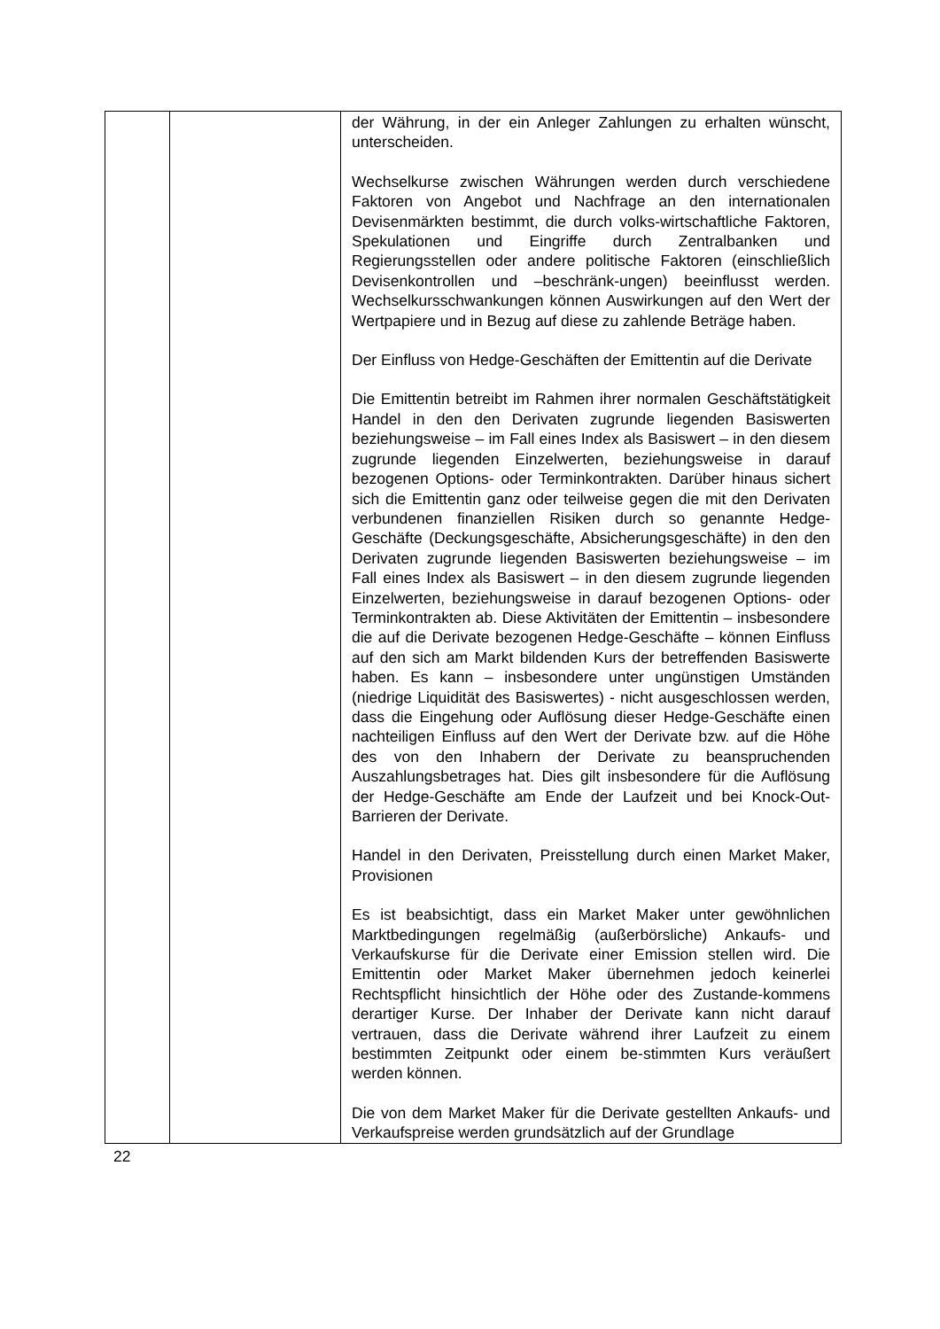| | | der Währung, in der ein Anleger Zahlungen zu erhalten wünscht, unterscheiden. Wechselkurse zwischen Währungen werden durch verschiedene Faktoren von Angebot und Nachfrage an den internationalen Devisenmärkten bestimmt, die durch volks-wirtschaftliche Faktoren, Spekulationen und Eingriffe durch Zentralbanken und Regierungsstellen oder andere politische Faktoren (einschließlich Devisenkontrollen und –beschränk-ungen) beeinflusst werden. Wechselkursschwankungen können Auswirkungen auf den Wert der Wertpapiere und in Bezug auf diese zu zahlende Beträge haben. Der Einfluss von Hedge-Geschäften der Emittentin auf die Derivate Die Emittentin betreibt im Rahmen ihrer normalen Geschäftstätigkeit Handel in den den Derivaten zugrunde liegenden Basiswerten beziehungsweise – im Fall eines Index als Basiswert – in den diesem zugrunde liegenden Einzelwerten, beziehungsweise in darauf bezogenen Options- oder Terminkontrakten. Darüber hinaus sichert sich die Emittentin ganz oder teilweise gegen die mit den Derivaten verbundenen finanziellen Risiken durch so genannte Hedge-Geschäfte (Deckungsgeschäfte, Absicherungsgeschäfte) in den den Derivaten zugrunde liegenden Basiswerten beziehungsweise – im Fall eines Index als Basiswert – in den diesem zugrunde liegenden Einzelwerten, beziehungsweise in darauf bezogenen Options- oder Terminkontrakten ab. Diese Aktivitäten der Emittentin – insbesondere die auf die Derivate bezogenen Hedge-Geschäfte – können Einfluss auf den sich am Markt bildenden Kurs der betreffenden Basiswerte haben. Es kann – insbesondere unter ungünstigen Umständen (niedrige Liquidität des Basiswertes) - nicht ausgeschlossen werden, dass die Eingehung oder Auflösung dieser Hedge-Geschäfte einen nachteiligen Einfluss auf den Wert der Derivate bzw. auf die Höhe des von den Inhabern der Derivate zu beanspruchenden Auszahlungsbetrages hat. Dies gilt insbesondere für die Auflösung der Hedge-Geschäfte am Ende der Laufzeit und bei Knock-Out-Barrieren der Derivate. Handel in den Derivaten, Preisstellung durch einen Market Maker, Provisionen Es ist beabsichtigt, dass ein Market Maker unter gewöhnlichen Marktbedingungen regelmäßig (außerbörsliche) Ankaufs- und Verkaufskurse für die Derivate einer Emission stellen wird. Die Emittentin oder Market Maker übernehmen jedoch keinerlei Rechtspflicht hinsichtlich der Höhe oder des Zustande-kommens derartiger Kurse. Der Inhaber der Derivate kann nicht darauf vertrauen, dass die Derivate während ihrer Laufzeit zu einem bestimmten Zeitpunkt oder einem be-stimmten Kurs veräußert werden können. Die von dem Market Maker für die Derivate gestellten Ankaufs- und Verkaufspreise werden grundsätzlich auf der Grundlage |
22